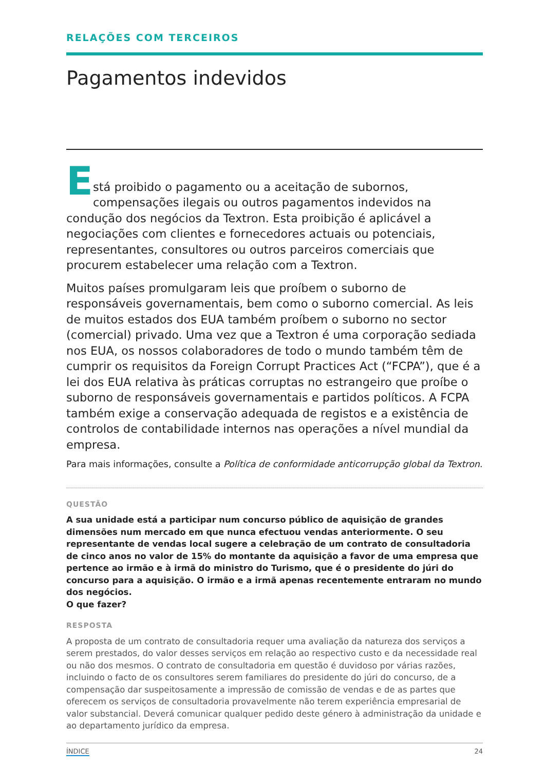RELAÇÕES COM TERCEIROS
Pagamentos indevidos
E
stá proibido o pagamento ou a aceitação de subornos, compensações ilegais ou outros pagamentos indevidos na condução dos negócios da Textron. Esta proibição é aplicável a negociações com clientes e fornecedores actuais ou potenciais, representantes, consultores ou outros parceiros comerciais que procurem estabelecer uma relação com a Textron.
Muitos países promulgaram leis que proíbem o suborno de responsáveis governamentais, bem como o suborno comercial. As leis de muitos estados dos EUA também proíbem o suborno no sector (comercial) privado. Uma vez que a Textron é uma corporação sediada nos EUA, os nossos colaboradores de todo o mundo também têm de cumprir os requisitos da Foreign Corrupt Practices Act (“FCPA”), que é a lei dos EUA relativa às práticas corruptas no estrangeiro que proíbe o suborno de responsáveis governamentais e partidos políticos. A FCPA também exige a conservação adequada de registos e a existência de controlos de contabilidade internos nas operações a nível mundial da empresa.
Para mais informações, consulte a Política de conformidade anticorrupção global da Textron.
QUESTÃO
A sua unidade está a participar num concurso público de aquisição de grandes dimensões num mercado em que nunca efectuou vendas anteriormente. O seu representante de vendas local sugere a celebração de um contrato de consultadoria de cinco anos no valor de 15% do montante da aquisição a favor de uma empresa que pertence ao irmão e à irmã do ministro do Turismo, que é o presidente do júri do concurso para a aquisição. O irmão e a irmã apenas recentemente entraram no mundo dos negócios.
O que fazer?
RESPOSTA
A proposta de um contrato de consultadoria requer uma avaliação da natureza dos serviços a serem prestados, do valor desses serviços em relação ao respectivo custo e da necessidade real ou não dos mesmos. O contrato de consultadoria em questão é duvidoso por várias razões, incluindo o facto de os consultores serem familiares do presidente do júri do concurso, de a compensação dar suspeitosamente a impressão de comissão de vendas e de as partes que oferecem os serviços de consultadoria provavelmente não terem experiência empresarial de valor substancial. Deverá comunicar qualquer pedido deste género à administração da unidade e ao departamento jurídico da empresa.
ÍNDICE 24